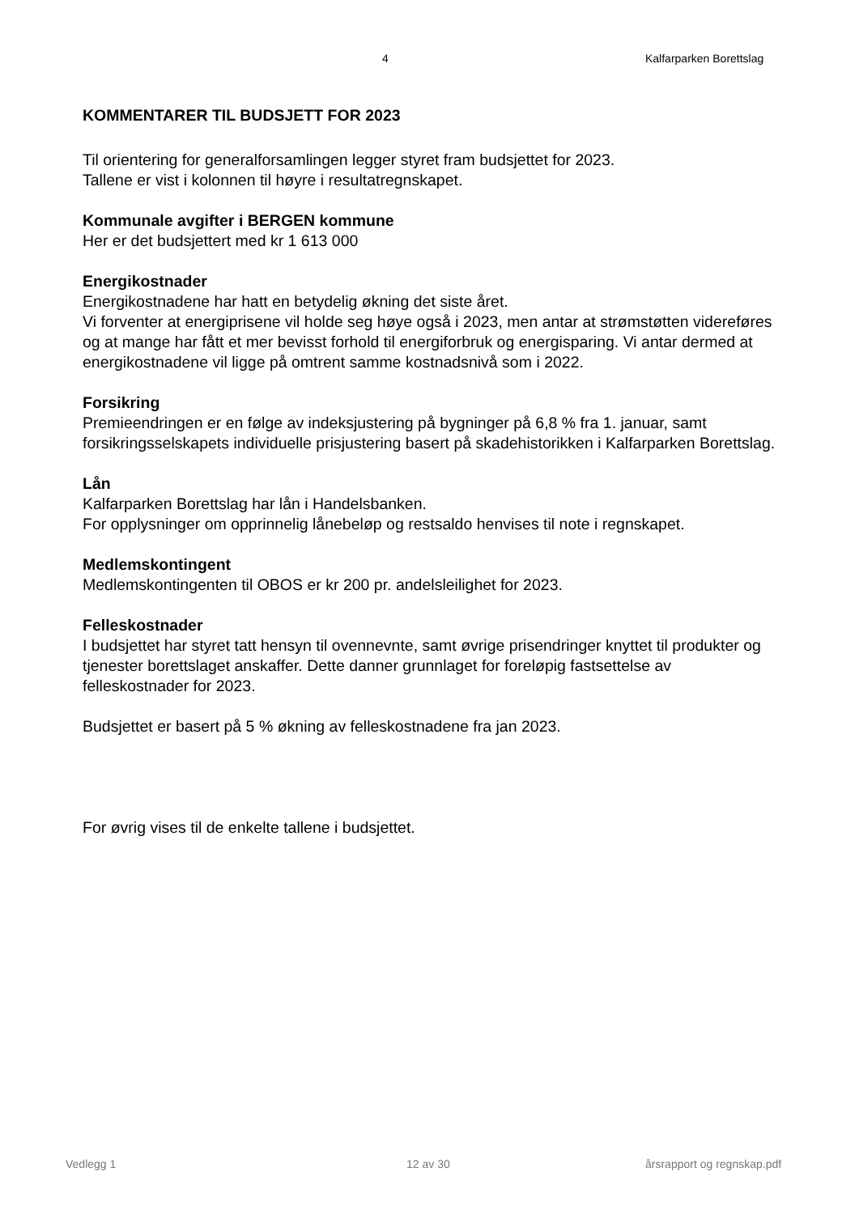4 Kalfarparken Borettslag
KOMMENTARER TIL BUDSJETT FOR 2023
Til orientering for generalforsamlingen legger styret fram budsjettet for 2023.
Tallene er vist i kolonnen til høyre i resultatregnskapet.
Kommunale avgifter i BERGEN kommune
Her er det budsjettert med kr 1 613 000
Energikostnader
Energikostnadene har hatt en betydelig økning det siste året.
Vi forventer at energiprisene vil holde seg høye også i 2023, men antar at strømstøtten videreføres og at mange har fått et mer bevisst forhold til energiforbruk og energisparing. Vi antar dermed at energikostnadene vil ligge på omtrent samme kostnadsnivå som i 2022.
Forsikring
Premieendringen er en følge av indeksjustering på bygninger på 6,8 % fra 1. januar, samt forsikringsselskapets individuelle prisjustering basert på skadehistorikken i Kalfarparken Borettslag.
Lån
Kalfarparken Borettslag har lån i Handelsbanken.
For opplysninger om opprinnelig lånebeløp og restsaldo henvises til note i regnskapet.
Medlemskontingent
Medlemskontingenten til OBOS er kr 200 pr. andelsleilighet for 2023.
Felleskostnader
I budsjettet har styret tatt hensyn til ovennevnte, samt øvrige prisendringer knyttet til produkter og tjenester borettslaget anskaffer. Dette danner grunnlaget for foreløpig fastsettelse av felleskostnader for 2023.
Budsjettet er basert på 5 % økning av felleskostnadene fra jan 2023.
For øvrig vises til de enkelte tallene i budsjettet.
Vedlegg 1 12 av 30 årsrapport og regnskap.pdf